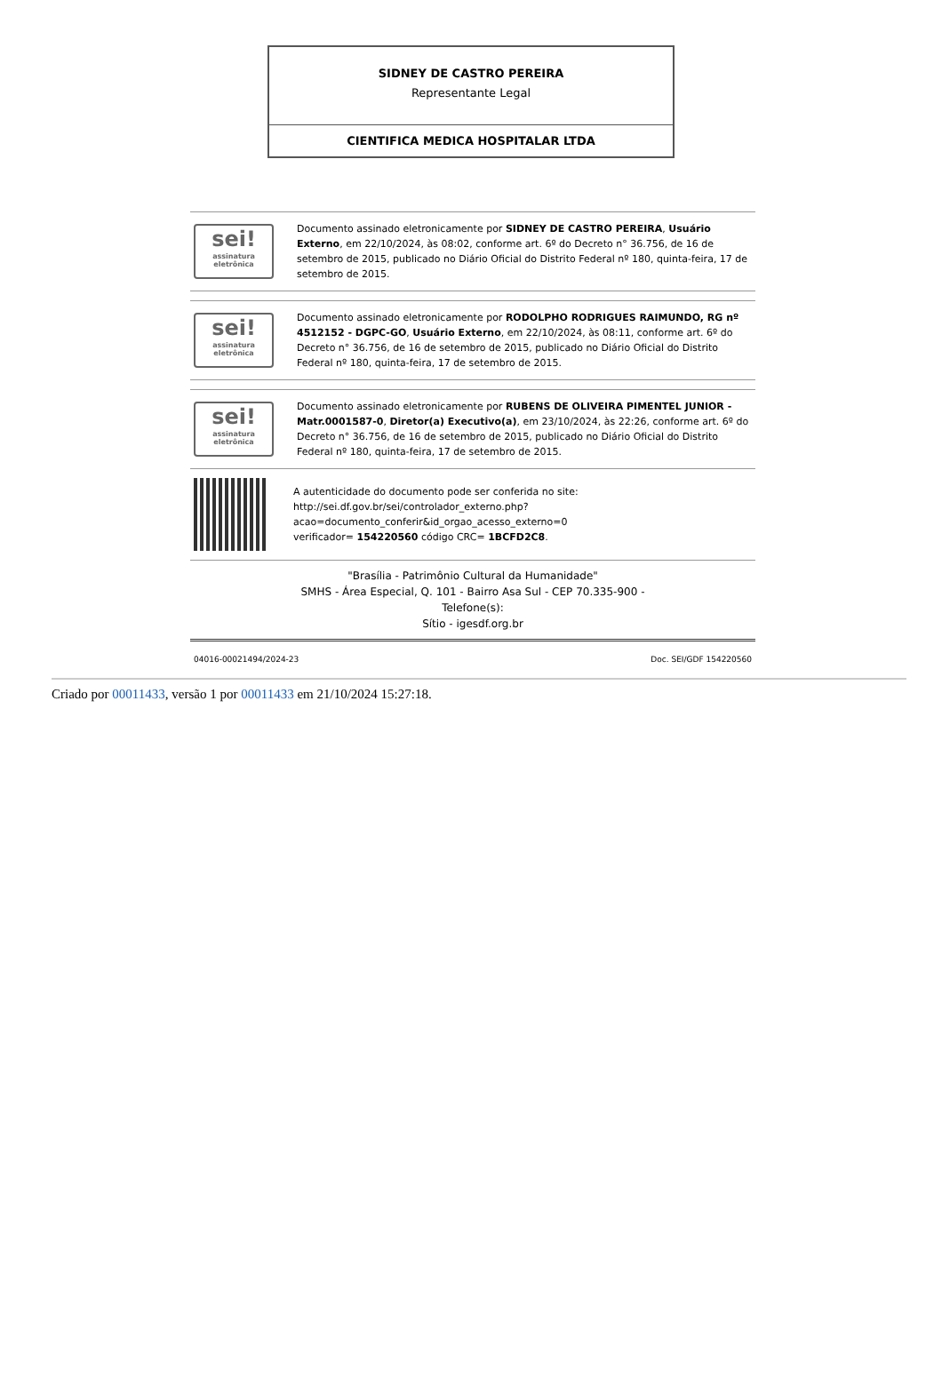| SIDNEY DE CASTRO PEREIRA Representante Legal |
| CIENTIFICA MEDICA HOSPITALAR LTDA |
sei!
assinatura eletrônica
Documento assinado eletronicamente por SIDNEY DE CASTRO PEREIRA, Usuário Externo, em 22/10/2024, às 08:02, conforme art. 6º do Decreto n° 36.756, de 16 de setembro de 2015, publicado no Diário Oficial do Distrito Federal nº 180, quinta-feira, 17 de setembro de 2015.
sei!
assinatura eletrônica
Documento assinado eletronicamente por RODOLPHO RODRIGUES RAIMUNDO, RG nº 4512152 - DGPC-GO, Usuário Externo, em 22/10/2024, às 08:11, conforme art. 6º do Decreto n° 36.756, de 16 de setembro de 2015, publicado no Diário Oficial do Distrito Federal nº 180, quinta-feira, 17 de setembro de 2015.
sei!
assinatura eletrônica
Documento assinado eletronicamente por RUBENS DE OLIVEIRA PIMENTEL JUNIOR - Matr.0001587-0, Diretor(a) Executivo(a), em 23/10/2024, às 22:26, conforme art. 6º do Decreto n° 36.756, de 16 de setembro de 2015, publicado no Diário Oficial do Distrito Federal nº 180, quinta-feira, 17 de setembro de 2015.
A autenticidade do documento pode ser conferida no site:
http://sei.df.gov.br/sei/controlador_externo.php?
acao=documento_conferir&id_orgao_acesso_externo=0
verificador= 154220560 código CRC= 1BCFD2C8.
"Brasília - Patrimônio Cultural da Humanidade"
SMHS - Área Especial, Q. 101 - Bairro Asa Sul - CEP 70.335-900 -
Telefone(s):
Sítio - igesdf.org.br
04016-00021494/2024-23 Doc. SEI/GDF 154220560
Criado por 00011433, versão 1 por 00011433 em 21/10/2024 15:27:18.